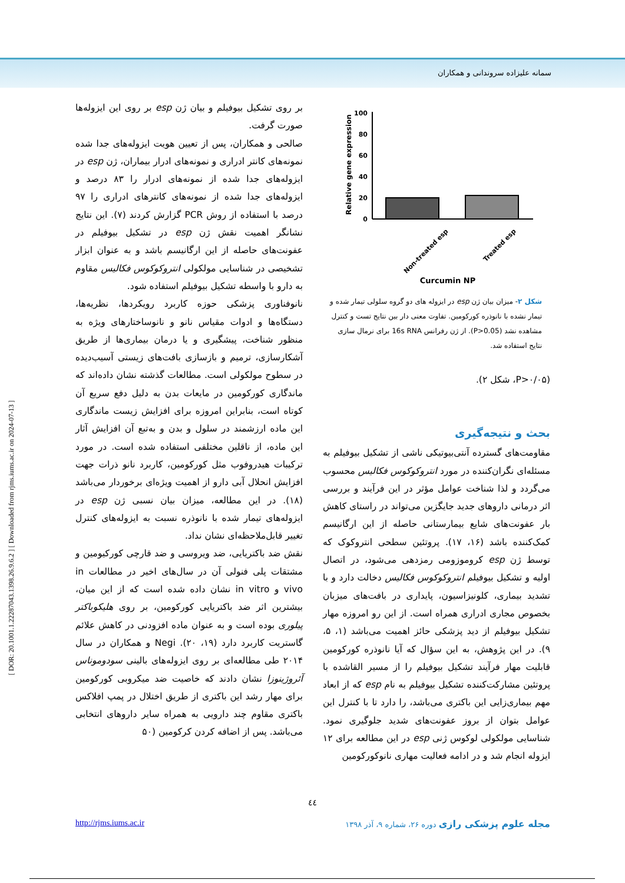سمانه علیزاده سروندانی و همکاران
[ DOR: 20.1001.1.22287043.1398.26.9.6.2 ] [ Downloaded from rjms.iums.ac.ir on 2024-07-13 ]
بر روی تشکیل بیوفیلم و بیان ژن esp بر روی این ایزوله‌ها صورت گرفت.
صالحی و همکاران، پس از تعیین هویت ایزوله‌های جدا شده نمونه‌های کانتر ادراری و نمونه‌های ادرار بیماران، ژن esp در ایزوله‌های جدا شده از نمونه‌های ادرار را ۸۳ درصد و ایزوله‌های جدا شده از نمونه‌های کانترهای ادراری را ۹۷ درصد با استفاده از روش PCR گزارش کردند (۷). این نتایج نشانگر اهمیت نقش ژن esp در تشکیل بیوفیلم در عفونت‌های حاصله از این ارگانیسم باشد و به عنوان ابزار تشخیصی در شناسایی مولکولی انتروکوکوس فکالیس مقاوم به دارو با واسطه تشکیل بیوفیلم استفاده شود.
نانوفناوری پزشکی حوزه کاربرد رویکردها، نظریه‌ها، دستگاه‌ها و ادوات مقیاس نانو و نانوساختارهای ویژه به منظور شناخت، پیشگیری و یا درمان بیماری‌ها از طریق آشکارسازی، ترمیم و بازسازی بافت‌های زیستی آسیب‌دیده در سطوح مولکولی است. مطالعات گذشته نشان داده‌اند که ماندگاری کورکومین در مایعات بدن به دلیل دفع سریع آن کوتاه است، بنابراین امروزه برای افزایش زیست ماندگاری این ماده ارزشمند در سلول و بدن و به‌تبع آن افزایش آثار این ماده، از ناقلین مختلفی استفاده شده است. در مورد ترکیبات هیدروفوب مثل کورکومین، کاربرد نانو ذرات جهت افزایش انحلال آبی دارو از اهمیت ویژه‌ای برخوردار می‌باشد (۱۸). در این مطالعه، میزان بیان نسبی ژن esp در ایزوله‌های تیمار شده با نانوذره نسبت به ایزوله‌های کنترل تغییر قابل‌ملاحظه‌ای نشان نداد.
نقش ضد باکتریایی، ضد ویروسی و ضد قارچی کورکیومین و مشتقات پلی فنولی آن در سال‌های اخیر در مطالعات in vivo و in vitro نشان داده شده است که از این میان، بیشترین اثر ضد باکتریایی کورکومین، بر روی هلیکوباکتر پیلوری بوده است و به عنوان ماده افزودنی در کاهش علائم گاستریت کاربرد دارد (۱۹، ۲۰). Negi و همکاران در سال ۲۰۱۴ طی مطالعه‌ای بر روی ایزوله‌های بالینی سودوموناس آئروژینوزا نشان دادند که خاصیت ضد میکروبی کورکومین برای مهار رشد این باکتری از طریق اختلال در پمپ افلاکس باکتری مقاوم چند دارویی به همراه سایر داروهای انتخابی می‌باشد. پس از اضافه کردن کرکومین (۵۰
Relative gene expression
100
80
60
40
20
0
Non-treated esp
Treated esp
Curcumin NP
شکل ۲- میزان بیان ژن esp در ایزوله های دو گروه سلولی تیمار شده و تیمار نشده با نانوذره کورکومین. تفاوت معنی دار بین نتایج تست و کنترل مشاهده نشد (P>0.05). از ژن رفرانس 16s RNA برای نرمال سازی نتایج استفاده شد.
(P>۰/۰۵، شکل ۲).
بحث و نتیجه‌گیری
مقاومت‌های گسترده آنتی‌بیوتیکی ناشی از تشکیل بیوفیلم به مسئله‌ای نگران‌کننده در مورد انتروکوکوس فکالیس محسوب می‌گردد و لذا شناخت عوامل مؤثر در این فرآیند و بررسی اثر درمانی داروهای جدید جایگزین می‌تواند در راستای کاهش بار عفونت‌های شایع بیمارستانی حاصله از این ارگانیسم کمک‌کننده باشد (۱۶، ۱۷). پروتئین سطحی انتروکوک که توسط ژن esp کروموزومی رمزدهی می‌شود، در اتصال اولیه و تشکیل بیوفیلم انتروکوکوس فکالیس دخالت دارد و با تشدید بیماری، کلونیزاسیون، پایداری در بافت‌های میزبان بخصوص مجاری ادراری همراه است. از این رو امروزه مهار تشکیل بیوفیلم از دید پزشکی حائز اهمیت می‌باشد (۱، ۵، ۹). در این پژوهش، به این سؤال که آیا نانوذره کورکومین قابلیت مهار فرآیند تشکیل بیوفیلم را از مسیر القاشده با پروتئین مشارکت‌کننده تشکیل بیوفیلم به نام esp که از ابعاد مهم بیماری‌زایی این باکتری می‌باشد، را دارد تا با کنترل این عوامل بتوان از بروز عفونت‌های شدید جلوگیری نمود. شناسایی مولکولی لوکوس ژنی esp در این مطالعه برای ۱۲ ایزوله انجام شد و در ادامه فعالیت مهاری نانوکورکومین
٤٤
مجله علوم پزشکی رازی دوره ۲۶، شماره ۹، آذر ۱۳۹۸ http://rjms.iums.ac.ir